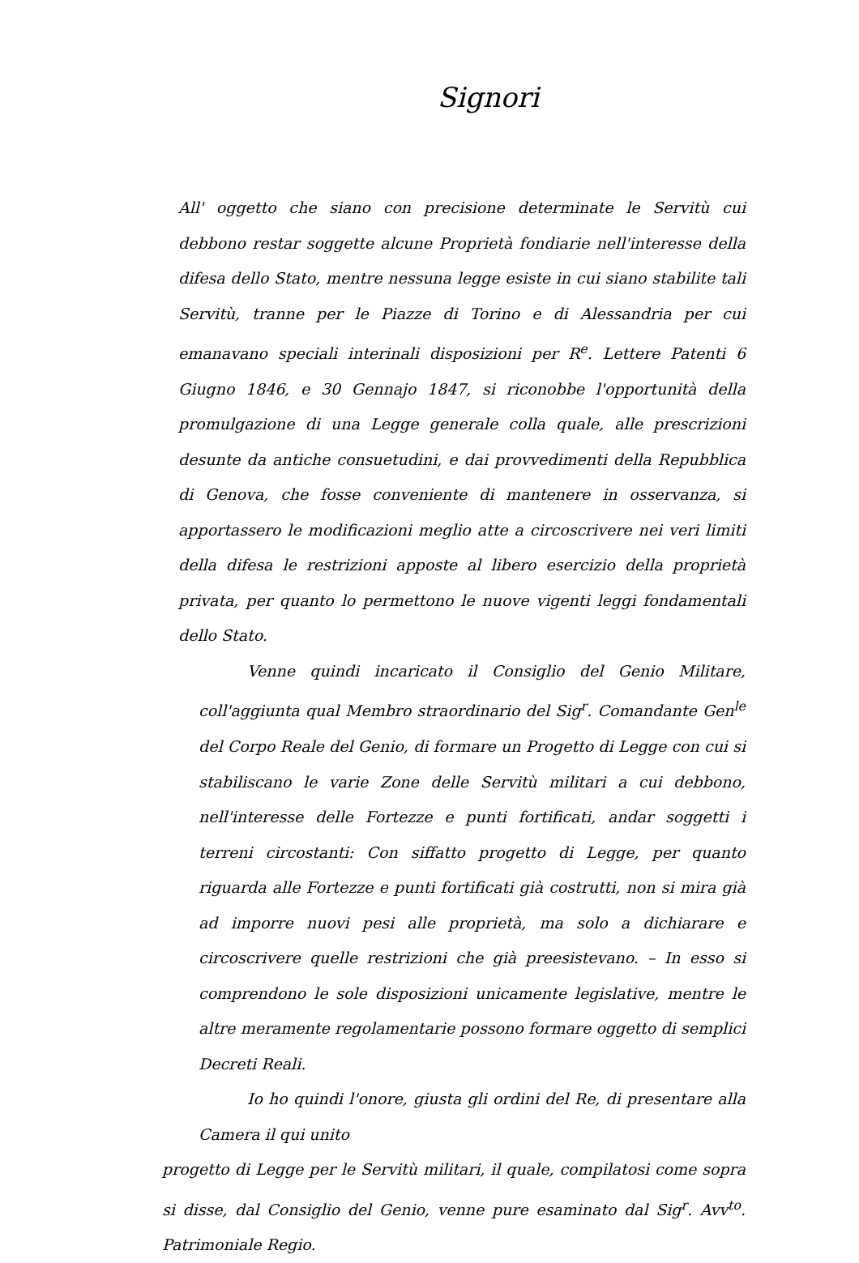Signori
All' oggetto che siano con precisione determinate le Servitù cui debbono restar soggette alcune Proprietà fondiarie nell'interesse della difesa dello Stato, mentre nessuna legge esiste in cui siano stabilite tali Servitù, tranne per le Piazze di Torino e di Alessandria per cui emanavano speciali interinali disposizioni per R<sup>e</sup>. Lettere Patenti 6 Giugno 1846, e 30 Gennajo 1847, si riconobbe l'opportunità della promulgazione di una Legge generale colla quale, alle prescrizioni desunte da antiche consuetudini, e dai provvedimenti della Repubblica di Genova, che fosse conveniente di mantenere in osservanza, si apportassero le modificazioni meglio atte a circoscrivere nei veri limiti della difesa le restrizioni apposte al libero esercizio della proprietà privata, per quanto lo permettono le nuove vigenti leggi fondamentali dello Stato.
Venne quindi incaricato il Consiglio del Genio Militare, coll'aggiunta qual Membro straordinario del Sig<sup>r</sup>. Comandante Gen<sup>le</sup> del Corpo Reale del Genio, di formare un Progetto di Legge con cui si stabiliscano le varie Zone delle Servitù militari a cui debbono, nell'interesse delle Fortezze e punti fortificati, andar soggetti i terreni circostanti: Con siffatto progetto di Legge, per quanto riguarda alle Fortezze e punti fortificati già costrutti, non si mira già ad imporre nuovi pesi alle proprietà, ma solo a dichiarare e circoscrivere quelle restrizioni che già preesistevano. – In esso si comprendono le sole disposizioni unicamente legislative, mentre le altre meramente regolamentarie possono formare oggetto di semplici Decreti Reali.
Io ho quindi l'onore, giusta gli ordini del Re, di presentare alla Camera il qui unito
progetto di Legge per le Servitù militari, il quale, compilatosi come sopra si disse, dal Consiglio del Genio, venne pure esaminato dal Sig<sup>r</sup>. Avv<sup>to</sup>. Patrimoniale Regio.